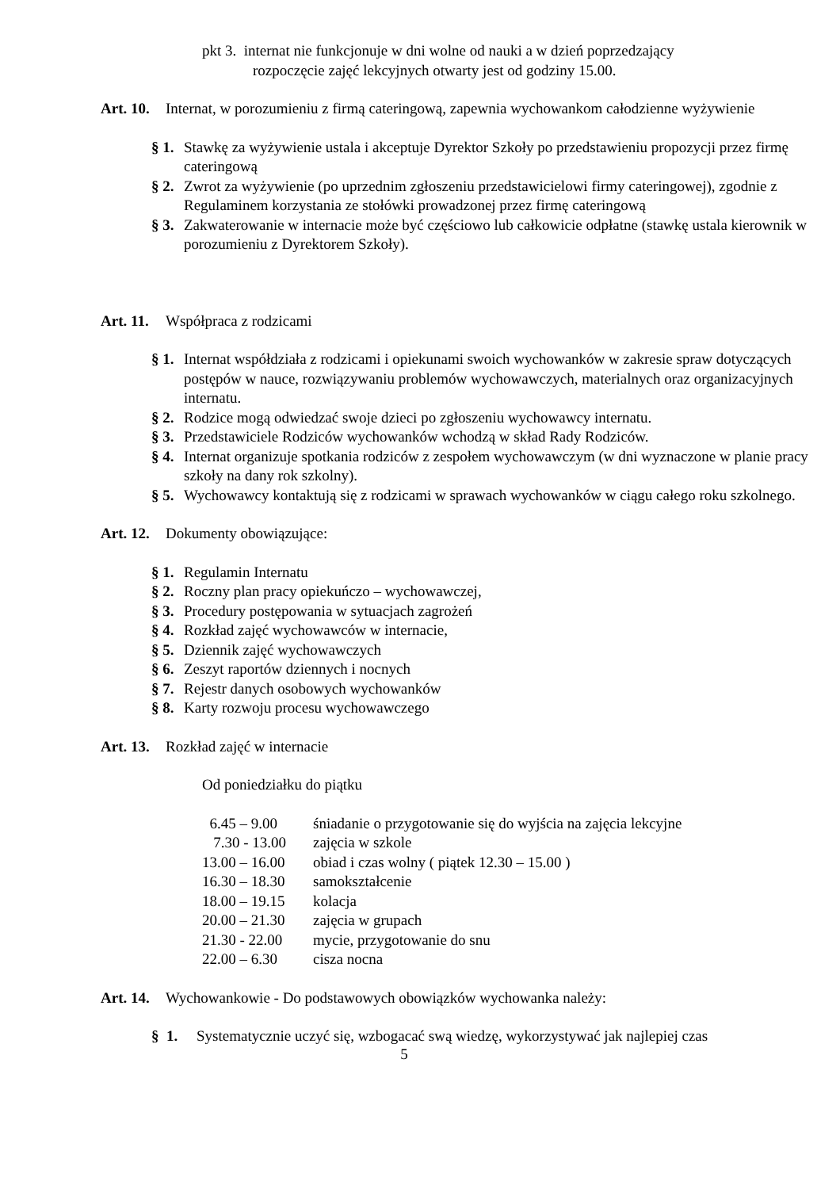pkt 3. internat nie funkcjonuje w dni wolne od nauki a w dzień poprzedzający
rozpoczęcie zajęć lekcyjnych otwarty jest od godziny 15.00.
Art. 10. Internat, w porozumieniu z firmą cateringową, zapewnia wychowankom całodzienne wyżywienie
§ 1. Stawkę za wyżywienie ustala i akceptuje Dyrektor Szkoły po przedstawieniu propozycji przez firmę cateringową
§ 2. Zwrot za wyżywienie (po uprzednim zgłoszeniu przedstawicielowi firmy cateringowej), zgodnie z Regulaminem korzystania ze stołówki prowadzonej przez firmę cateringową
§ 3. Zakwaterowanie w internacie może być częściowo lub całkowicie odpłatne (stawkę ustala kierownik w porozumieniu z Dyrektorem Szkoły).
Art. 11. Współpraca z rodzicami
§ 1. Internat współdziała z rodzicami i opiekunami swoich wychowanków w zakresie spraw dotyczących postępów w nauce, rozwiązywaniu problemów wychowawczych, materialnych oraz organizacyjnych internatu.
§ 2. Rodzice mogą odwiedzać swoje dzieci po zgłoszeniu wychowawcy internatu.
§ 3. Przedstawiciele Rodziców wychowanków wchodzą w skład Rady Rodziców.
§ 4. Internat organizuje spotkania rodziców z zespołem wychowawczym (w dni wyznaczone w planie pracy szkoły na dany rok szkolny).
§ 5. Wychowawcy kontaktują się z rodzicami w sprawach wychowanków w ciągu całego roku szkolnego.
Art. 12. Dokumenty obowiązujące:
§ 1. Regulamin Internatu
§ 2. Roczny plan pracy opiekuńczo – wychowawczej,
§ 3. Procedury postępowania w sytuacjach zagrożeń
§ 4. Rozkład zajęć wychowawców w internacie,
§ 5. Dziennik zajęć wychowawczych
§ 6. Zeszyt raportów dziennych i nocnych
§ 7. Rejestr danych osobowych wychowanków
§ 8. Karty rozwoju procesu wychowawczego
Art. 13. Rozkład zajęć w internacie
Od poniedziałku do piątku
6.45 – 9.00 śniadanie o przygotowanie się do wyjścia na zajęcia lekcyjne
7.30 - 13.00 zajęcia w szkole
13.00 – 16.00 obiad i czas wolny ( piątek 12.30 – 15.00 )
16.30 – 18.30 samokształcenie
18.00 – 19.15 kolacja
20.00 – 21.30 zajęcia w grupach
21.30 - 22.00 mycie, przygotowanie do snu
22.00 – 6.30 cisza nocna
Art. 14. Wychowankowie - Do podstawowych obowiązków wychowanka należy:
§ 1. Systematycznie uczyć się, wzbogacać swą wiedzę, wykorzystywać jak najlepiej czas
5